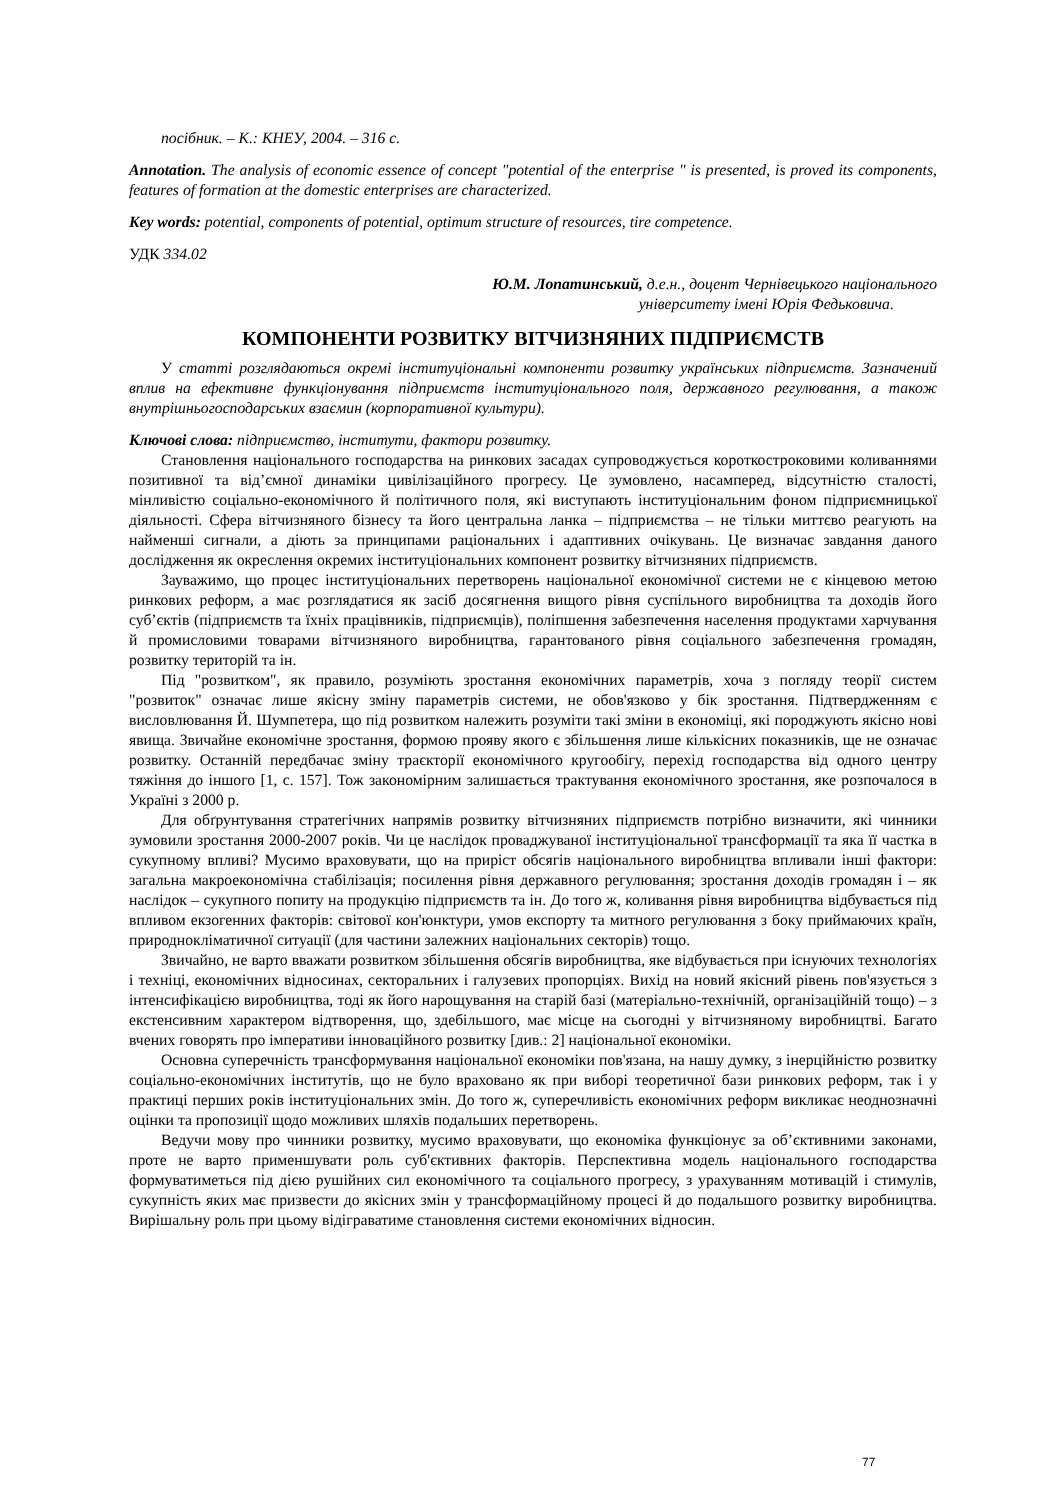посібник. – К.: КНЕУ, 2004. – 316 с.
Annotation. The analysis of economic essence of concept "potential of the enterprise " is presented, is proved its components, features of formation at the domestic enterprises are characterized.
Key words: potential, components of potential, optimum structure of resources, tire competence.
УДК 334.02
Ю.М. Лопатинський, д.е.н., доцент Чернівецького національного
університету імені Юрія Федьковича.
КОМПОНЕНТИ РОЗВИТКУ ВІТЧИЗНЯНИХ ПІДПРИЄМСТВ
У статті розглядаються окремі інституціональні компоненти розвитку українських підприємств. Зазначений вплив на ефективне функціонування підприємств інституціонального поля, державного регулювання, а також внутрішньогосподарських взаємин (корпоративної культури).
Ключові слова: підприємство, інститути, фактори розвитку.
Становлення національного господарства на ринкових засадах супроводжується короткостроковими коливаннями позитивної та від’ємної динаміки цивілізаційного прогресу. Це зумовлено, насамперед, відсутністю сталості, мінливістю соціально-економічного й політичного поля, які виступають інституціональним фоном підприємницької діяльності. Сфера вітчизняного бізнесу та його центральна ланка – підприємства – не тільки миттєво реагують на найменші сигнали, а діють за принципами раціональних і адаптивних очікувань. Це визначає завдання даного дослідження як окреслення окремих інституціональних компонент розвитку вітчизняних підприємств.
Зауважимо, що процес інституціональних перетворень національної економічної системи не є кінцевою метою ринкових реформ, а має розглядатися як засіб досягнення вищого рівня суспільного виробництва та доходів його суб’єктів (підприємств та їхніх працівників, підприємців), поліпшення забезпечення населення продуктами харчування й промисловими товарами вітчизняного виробництва, гарантованого рівня соціального забезпечення громадян, розвитку територій та ін.
Під "розвитком", як правило, розуміють зростання економічних параметрів, хоча з погляду теорії систем "розвиток" означає лише якісну зміну параметрів системи, не обов'язково у бік зростання. Підтвердженням є висловлювання Й. Шумпетера, що під розвитком належить розуміти такі зміни в економіці, які породжують якісно нові явища. Звичайне економічне зростання, формою прояву якого є збільшення лише кількісних показників, ще не означає розвитку. Останній передбачає зміну траєкторії економічного кругообігу, перехід господарства від одного центру тяжіння до іншого [1, с. 157]. Тож закономірним залишається трактування економічного зростання, яке розпочалося в Україні з 2000 р.
Для обґрунтування стратегічних напрямів розвитку вітчизняних підприємств потрібно визначити, які чинники зумовили зростання 2000-2007 років. Чи це наслідок проваджуваної інституціональної трансформації та яка її частка в сукупному впливі? Мусимо враховувати, що на приріст обсягів національного виробництва впливали інші фактори: загальна макроекономічна стабілізація; посилення рівня державного регулювання; зростання доходів громадян і – як наслідок – сукупного попиту на продукцію підприємств та ін. До того ж, коливання рівня виробництва відбувається під впливом екзогенних факторів: світової кон'юнктури, умов експорту та митного регулювання з боку приймаючих країн, природнокліматичної ситуації (для частини залежних національних секторів) тощо.
Звичайно, не варто вважати розвитком збільшення обсягів виробництва, яке відбувається при існуючих технологіях і техніці, економічних відносинах, секторальних і галузевих пропорціях. Вихід на новий якісний рівень пов'язується з інтенсифікацією виробництва, тоді як його нарощування на старій базі (матеріально-технічній, організаційній тощо) – з екстенсивним характером відтворення, що, здебільшого, має місце на сьогодні у вітчизняному виробництві. Багато вчених говорять про імперативи інноваційного розвитку [див.: 2] національної економіки.
Основна суперечність трансформування національної економіки пов'язана, на нашу думку, з інерційністю розвитку соціально-економічних інститутів, що не було враховано як при виборі теоретичної бази ринкових реформ, так і у практиці перших років інституціональних змін. До того ж, суперечливість економічних реформ викликає неоднозначні оцінки та пропозиції щодо можливих шляхів подальших перетворень.
Ведучи мову про чинники розвитку, мусимо враховувати, що економіка функціонує за об’єктивними законами, проте не варто применшувати роль суб'єктивних факторів. Перспективна модель національного господарства формуватиметься під дією рушійних сил економічного та соціального прогресу, з урахуванням мотивацій і стимулів, сукупність яких має призвести до якісних змін у трансформаційному процесі й до подальшого розвитку виробництва. Вирішальну роль при цьому відіграватиме становлення системи економічних відносин.
77